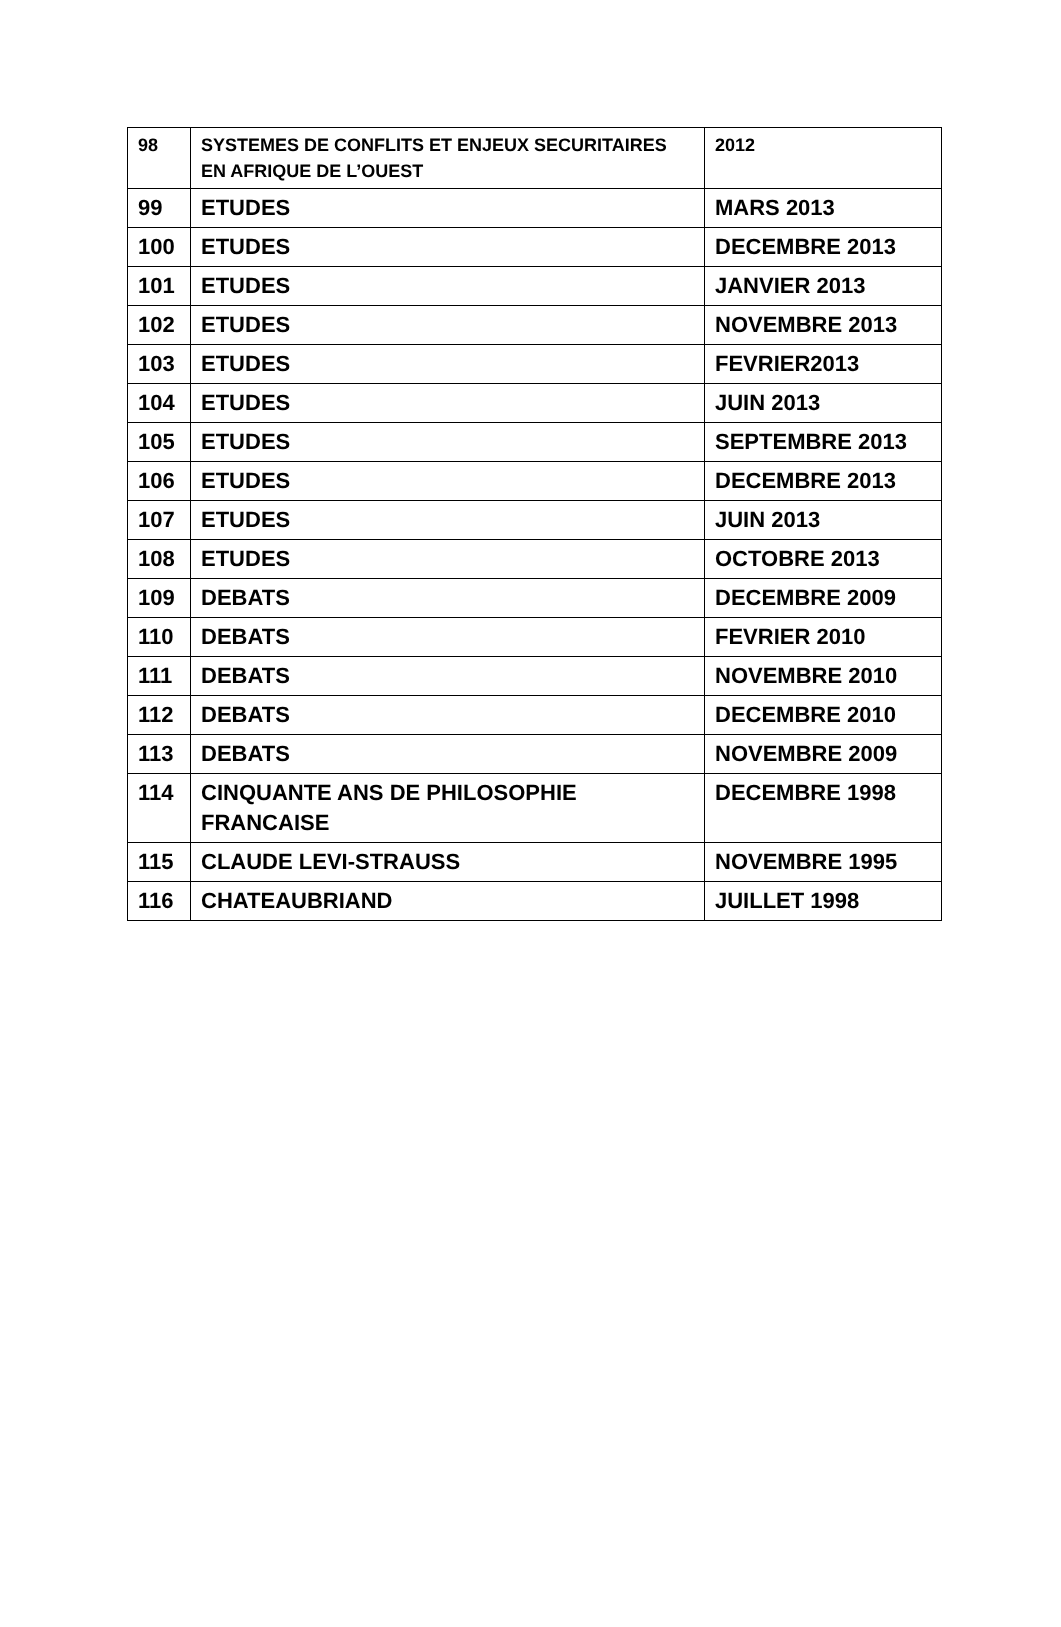| 98 | SYSTEMES DE CONFLITS ET ENJEUX SECURITAIRES EN AFRIQUE DE L’OUEST | 2012 |
| 99 | ETUDES | MARS 2013 |
| 100 | ETUDES | DECEMBRE 2013 |
| 101 | ETUDES | JANVIER 2013 |
| 102 | ETUDES | NOVEMBRE 2013 |
| 103 | ETUDES | FEVRIER2013 |
| 104 | ETUDES | JUIN 2013 |
| 105 | ETUDES | SEPTEMBRE 2013 |
| 106 | ETUDES | DECEMBRE 2013 |
| 107 | ETUDES | JUIN 2013 |
| 108 | ETUDES | OCTOBRE 2013 |
| 109 | DEBATS | DECEMBRE 2009 |
| 110 | DEBATS | FEVRIER 2010 |
| 111 | DEBATS | NOVEMBRE 2010 |
| 112 | DEBATS | DECEMBRE 2010 |
| 113 | DEBATS | NOVEMBRE 2009 |
| 114 | CINQUANTE ANS DE PHILOSOPHIE FRANCAISE | DECEMBRE 1998 |
| 115 | CLAUDE LEVI-STRAUSS | NOVEMBRE 1995 |
| 116 | CHATEAUBRIAND | JUILLET 1998 |